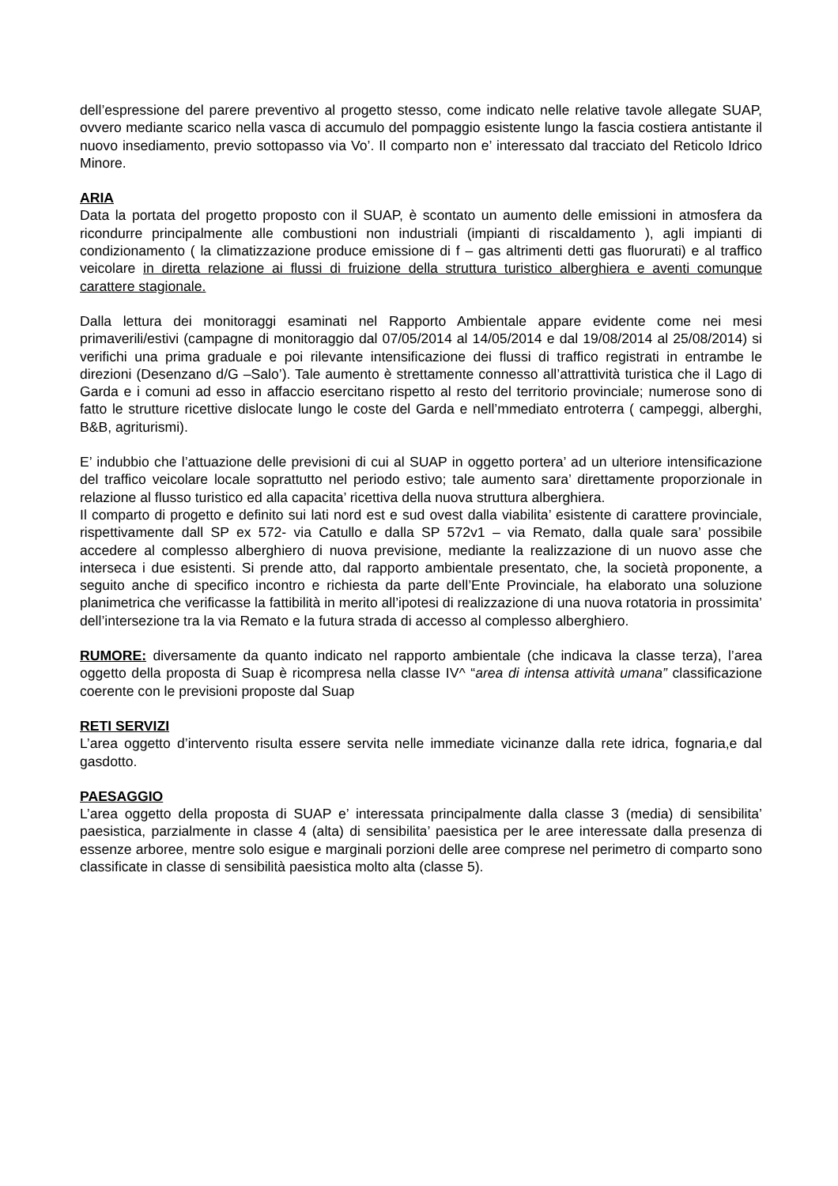dell’espressione del parere preventivo al progetto stesso, come indicato nelle relative tavole allegate SUAP, ovvero mediante scarico nella vasca di accumulo del pompaggio esistente lungo la fascia costiera antistante il nuovo insediamento, previo sottopasso via Vo’. Il comparto non e’ interessato dal tracciato del Reticolo Idrico Minore.
ARIA
Data la portata del progetto proposto con il SUAP, è scontato un aumento delle emissioni in atmosfera da ricondurre principalmente alle combustioni non industriali (impianti di riscaldamento ), agli impianti di condizionamento ( la climatizzazione produce emissione di f – gas altrimenti detti gas fluorurati) e al traffico veicolare in diretta relazione ai flussi di fruizione della struttura turistico alberghiera e aventi comunque carattere stagionale.
Dalla lettura dei monitoraggi esaminati nel Rapporto Ambientale appare evidente come nei mesi primaverili/estivi (campagne di monitoraggio dal 07/05/2014 al 14/05/2014 e dal 19/08/2014 al 25/08/2014) si verifichi una prima graduale e poi rilevante intensificazione dei flussi di traffico registrati in entrambe le direzioni (Desenzano d/G –Salo’). Tale aumento è strettamente connesso all’attrattività turistica che il Lago di Garda e i comuni ad esso in affaccio esercitano rispetto al resto del territorio provinciale; numerose sono di fatto le strutture ricettive dislocate lungo le coste del Garda e nell’mmediato entroterra ( campeggi, alberghi, B&B, agriturismi).
E’ indubbio che l’attuazione delle previsioni di cui al SUAP in oggetto portera’ ad un ulteriore intensificazione del traffico veicolare locale soprattutto nel periodo estivo; tale aumento sara’ direttamente proporzionale in relazione al flusso turistico ed alla capacita’ ricettiva della nuova struttura alberghiera.
Il comparto di progetto e definito sui lati nord est e sud ovest dalla viabilita’ esistente di carattere provinciale, rispettivamente dall SP ex 572- via Catullo e dalla SP 572v1 – via Remato, dalla quale sara’ possibile accedere al complesso alberghiero di nuova previsione, mediante la realizzazione di un nuovo asse che interseca i due esistenti. Si prende atto, dal rapporto ambientale presentato, che, la società proponente, a seguito anche di specifico incontro e richiesta da parte dell’Ente Provinciale, ha elaborato una soluzione planimetrica che verificasse la fattibilità in merito all’ipotesi di realizzazione di una nuova rotatoria in prossimita’ dell’intersezione tra la via Remato e la futura strada di accesso al complesso alberghiero.
RUMORE: diversamente da quanto indicato nel rapporto ambientale (che indicava la classe terza), l’area oggetto della proposta di Suap è ricompresa nella classe IV^ “area di intensa attività umana” classificazione coerente con le previsioni proposte dal Suap
RETI SERVIZI
L’area oggetto d’intervento risulta essere servita nelle immediate vicinanze dalla rete idrica, fognaria,e dal gasdotto.
PAESAGGIO
L’area oggetto della proposta di SUAP e’ interessata principalmente dalla classe 3 (media) di sensibilita’ paesistica, parzialmente in classe 4 (alta) di sensibilita’ paesistica per le aree interessate dalla presenza di essenze arboree, mentre solo esigue e marginali porzioni delle aree comprese nel perimetro di comparto sono classificate in classe di sensibilità paesistica molto alta (classe 5).